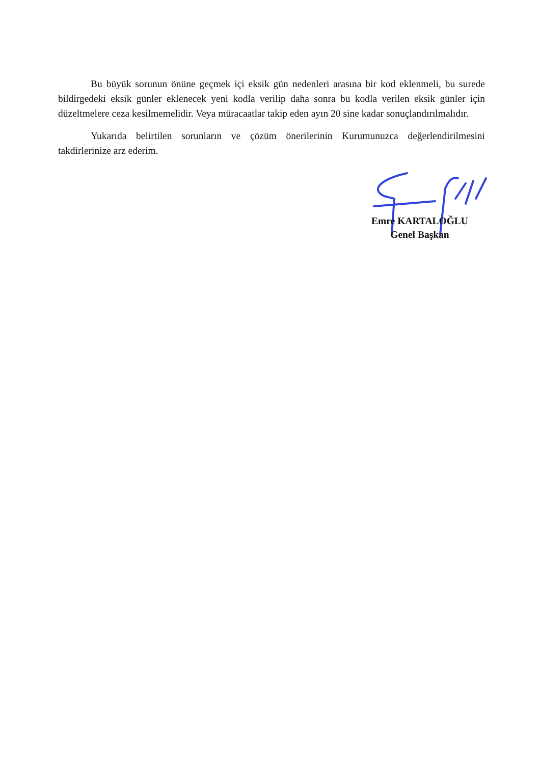Bu büyük sorunun önüne geçmek içi eksik gün nedenleri arasına bir kod eklenmeli, bu surede bildirgedeki eksik günler eklenecek yeni kodla verilip daha sonra bu kodla verilen eksik günler için düzeltmelere ceza kesilmemelidir. Veya müracaatlar takip eden ayın 20 sine kadar sonuçlandırılmalıdır.
Yukarıda belirtilen sorunların ve çözüm önerilerinin Kurumunuzca değerlendirilmesini takdirlerinize arz ederim.
Emre KARTALOĞLU
Genel Başkan